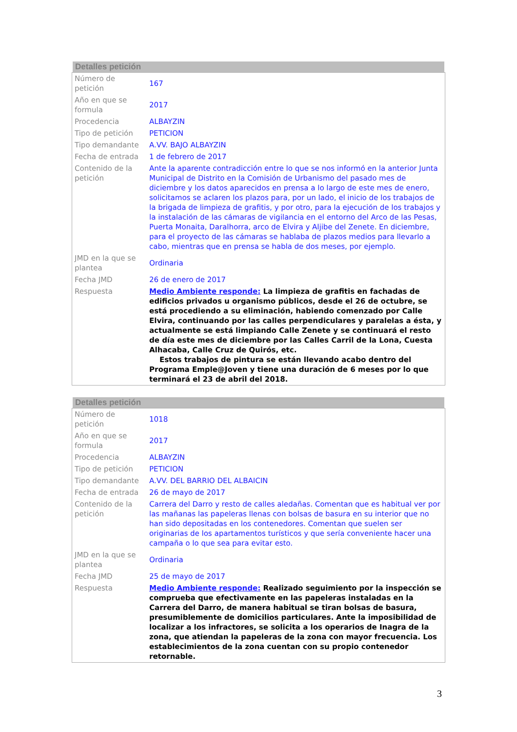Detalles petición
| Número de petición | 167 |
| Año en que se formula | 2017 |
| Procedencia | ALBAYZIN |
| Tipo de petición | PETICION |
| Tipo demandante | A.VV. BAJO ALBAYZIN |
| Fecha de entrada | 1 de febrero de 2017 |
| Contenido de la petición | Ante la aparente contradicción entre lo que se nos informó en la anterior Junta Municipal de Distrito en la Comisión de Urbanismo del pasado mes de diciembre y los datos aparecidos en prensa a lo largo de este mes de enero, solicitamos se aclaren los plazos para, por un lado, el inicio de los trabajos de la brigada de limpieza de grafitis, y por otro, para la ejecución de los trabajos y la instalación de las cámaras de vigilancia en el entorno del Arco de las Pesas, Puerta Monaita, Daralhorra, arco de Elvira y Aljibe del Zenete. En diciembre, para el proyecto de las cámaras se hablaba de plazos medios para llevarlo a cabo, mientras que en prensa se habla de dos meses, por ejemplo. |
| JMD en la que se plantea | Ordinaria |
| Fecha JMD | 26 de enero de 2017 |
| Respuesta | Medio Ambiente responde: La limpieza de grafitis en fachadas de edificios privados u organismo públicos, desde el 26 de octubre, se está procediendo a su eliminación, habiendo comenzado por Calle Elvira, continuando por las calles perpendiculares y paralelas a ésta, y actualmente se está limpiando Calle Zenete y se continuará el resto de día este mes de diciembre por las Calles Carril de la Lona, Cuesta Alhacaba, Calle Cruz de Quirós, etc. Estos trabajos de pintura se están llevando acabo dentro del Programa Emple@Joven y tiene una duración de 6 meses por lo que terminará el 23 de abril del 2018. |
Detalles petición
| Número de petición | 1018 |
| Año en que se formula | 2017 |
| Procedencia | ALBAYZIN |
| Tipo de petición | PETICION |
| Tipo demandante | A.VV. DEL BARRIO DEL ALBAICIN |
| Fecha de entrada | 26 de mayo de 2017 |
| Contenido de la petición | Carrera del Darro y resto de calles aledañas. Comentan que es habitual ver por las mañanas las papeleras llenas con bolsas de basura en su interior que no han sido depositadas en los contenedores. Comentan que suelen ser originarias de los apartamentos turísticos y que sería conveniente hacer una campaña o lo que sea para evitar esto. |
| JMD en la que se plantea | Ordinaria |
| Fecha JMD | 25 de mayo de 2017 |
| Respuesta | Medio Ambiente responde: Realizado seguimiento por la inspección se comprueba que efectivamente en las papeleras instaladas en la Carrera del Darro, de manera habitual se tiran bolsas de basura, presumiblemente de domicilios particulares. Ante la imposibilidad de localizar a los infractores, se solicita a los operarios de Inagra de la zona, que atiendan la papeleras de la zona con mayor frecuencia. Los establecimientos de la zona cuentan con su propio contenedor retornable. |
3